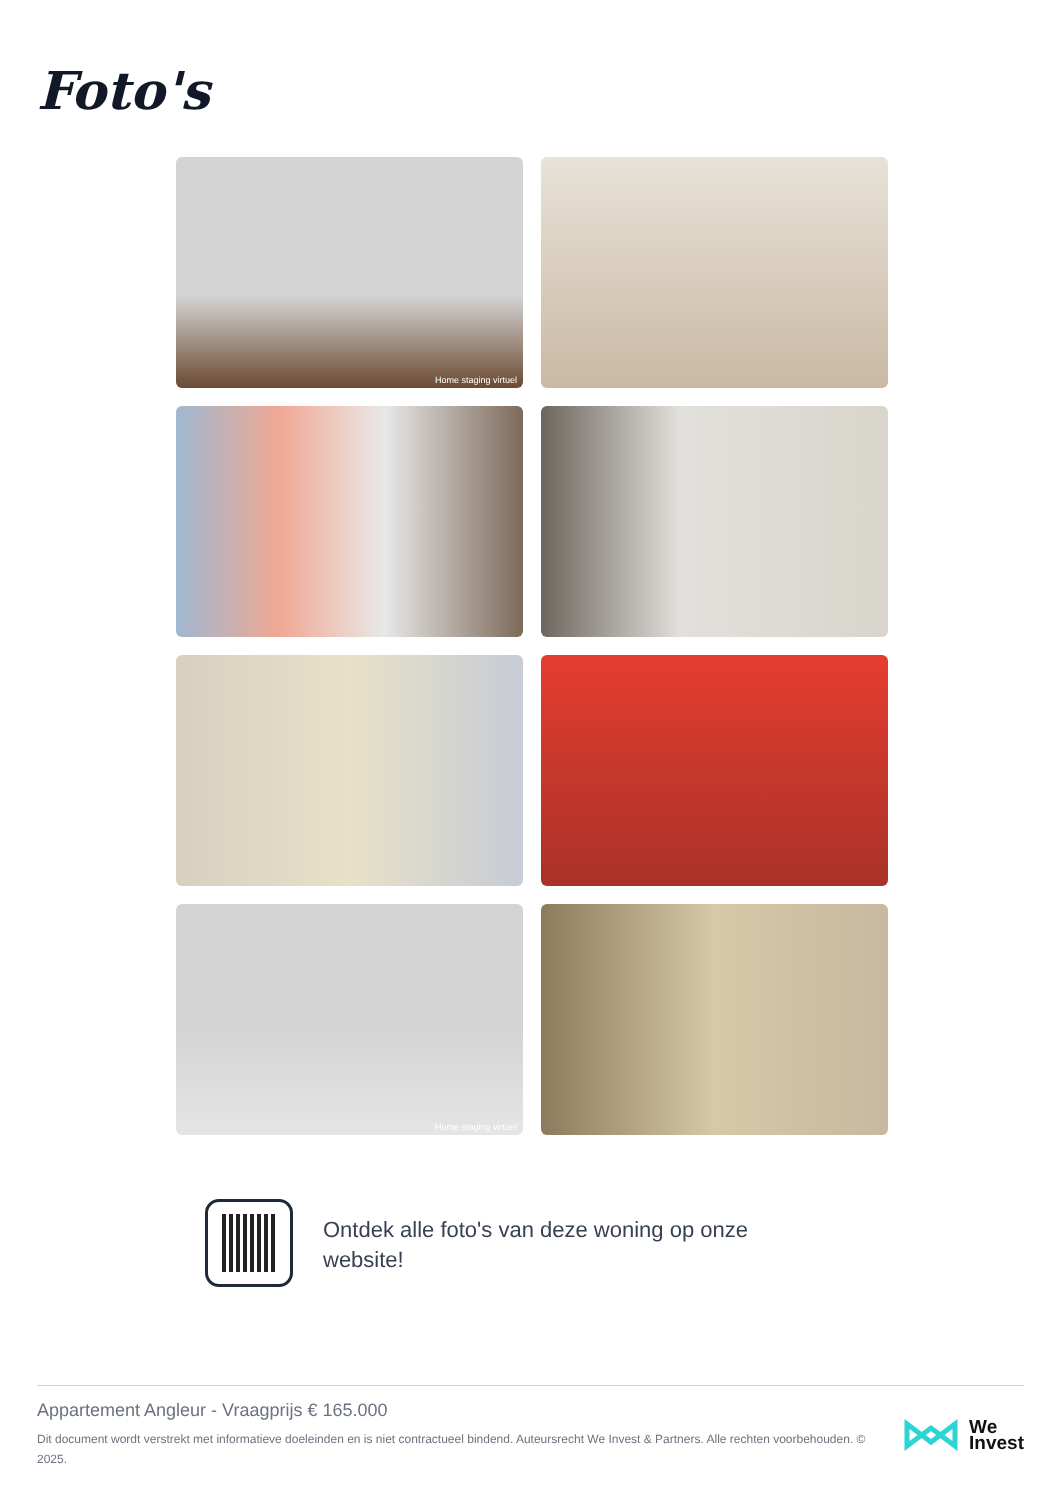Foto's
Home staging virtuel
Home staging virtuel
Ontdek alle foto's van deze woning op onze website!
Appartement Angleur - Vraagprijs € 165.000
Dit document wordt verstrekt met informatieve doeleinden en is niet contractueel bindend. Auteursrecht We Invest & Partners. Alle rechten voorbehouden. © 2025.
We
Invest